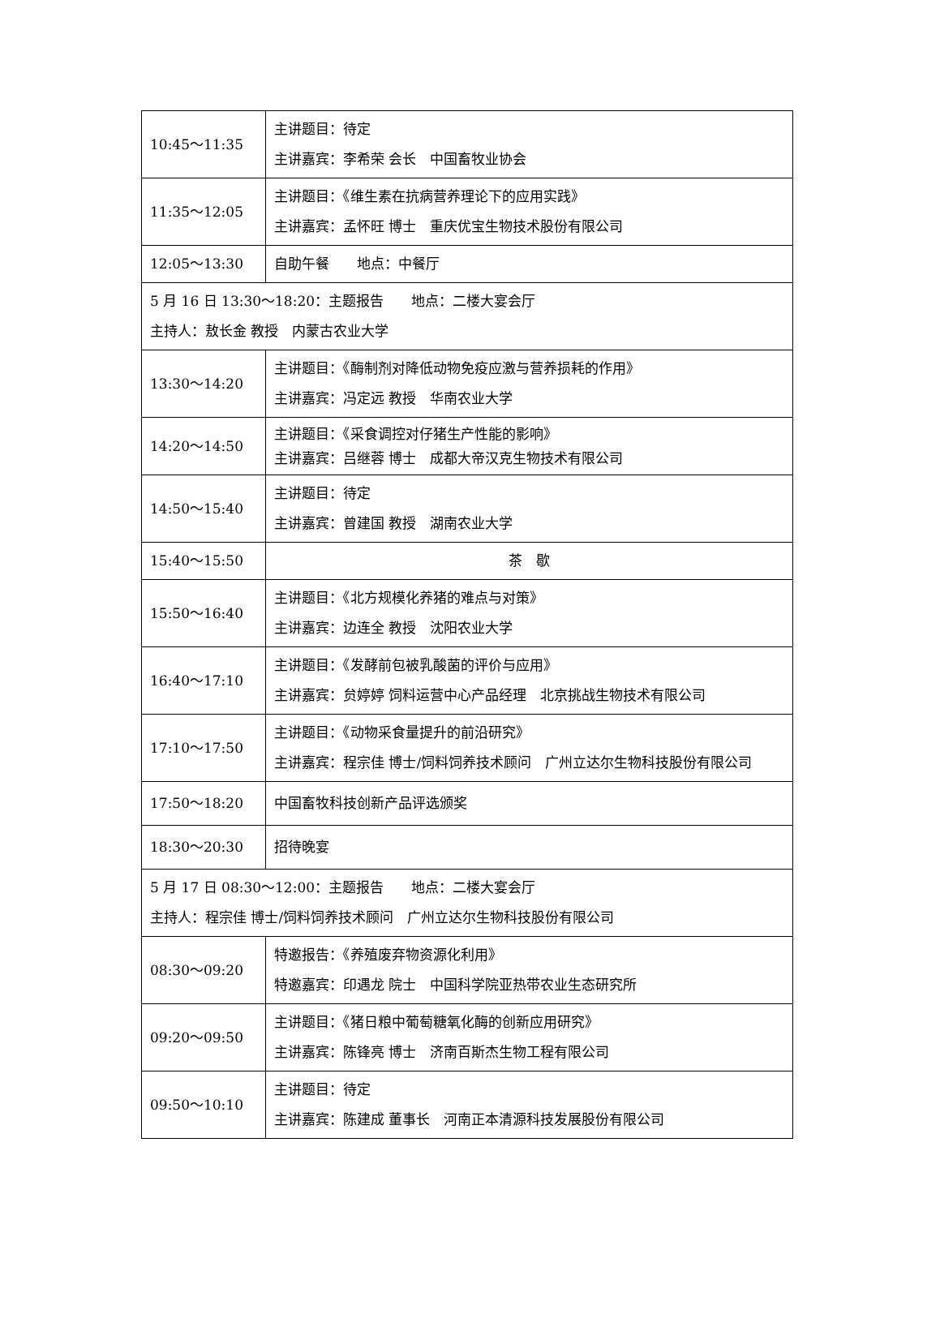| 10:45～11:35 | 主讲题目：待定 主讲嘉宾：李希荣 会长 中国畜牧业协会 |
| 11:35～12:05 | 主讲题目：《维生素在抗病营养理论下的应用实践》 主讲嘉宾：孟怀旺 博士 重庆优宝生物技术股份有限公司 |
| 12:05～13:30 | 自助午餐 地点：中餐厅 |
| 5 月 16 日 13:30～18:20：主题报告 地点：二楼大宴会厅 主持人：敖长金 教授 内蒙古农业大学 | |
| 13:30～14:20 | 主讲题目：《酶制剂对降低动物免疫应激与营养损耗的作用》 主讲嘉宾：冯定远 教授 华南农业大学 |
| 14:20～14:50 | 主讲题目：《采食调控对仔猪生产性能的影响》 主讲嘉宾：吕继蓉 博士 成都大帝汉克生物技术有限公司 |
| 14:50～15:40 | 主讲题目：待定 主讲嘉宾：曾建国 教授 湖南农业大学 |
| 15:40～15:50 | 茶 歇 |
| 15:50～16:40 | 主讲题目：《北方规模化养猪的难点与对策》 主讲嘉宾：边连全 教授 沈阳农业大学 |
| 16:40～17:10 | 主讲题目：《发酵前包被乳酸菌的评价与应用》 主讲嘉宾：贠婷婷 饲料运营中心产品经理 北京挑战生物技术有限公司 |
| 17:10～17:50 | 主讲题目：《动物采食量提升的前沿研究》 主讲嘉宾：程宗佳 博士/饲料饲养技术顾问 广州立达尔生物科技股份有限公司 |
| 17:50～18:20 | 中国畜牧科技创新产品评选颁奖 |
| 18:30～20:30 | 招待晚宴 |
| 5 月 17 日 08:30～12:00：主题报告 地点：二楼大宴会厅 主持人：程宗佳 博士/饲料饲养技术顾问 广州立达尔生物科技股份有限公司 | |
| 08:30～09:20 | 特邀报告：《养殖废弃物资源化利用》 特邀嘉宾：印遇龙 院士 中国科学院亚热带农业生态研究所 |
| 09:20～09:50 | 主讲题目：《猪日粮中葡萄糖氧化酶的创新应用研究》 主讲嘉宾：陈锋亮 博士 济南百斯杰生物工程有限公司 |
| 09:50～10:10 | 主讲题目：待定 主讲嘉宾：陈建成 董事长 河南正本清源科技发展股份有限公司 |